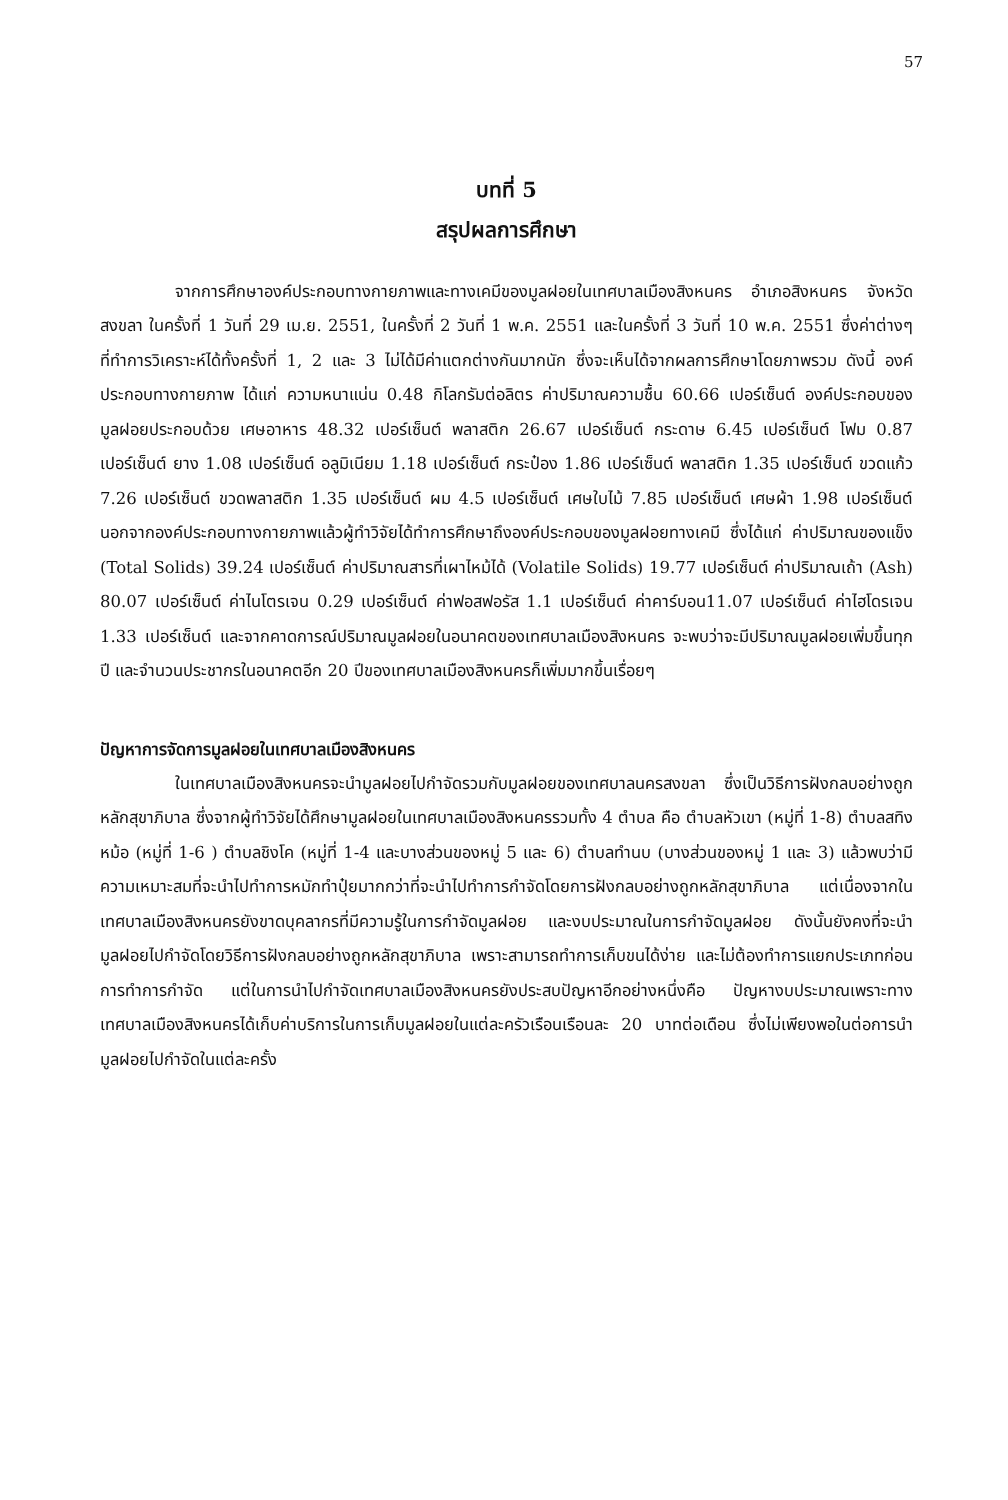57
บทที่ 5
สรุปผลการศึกษา
จากการศึกษาองค์ประกอบทางกายภาพและทางเคมีของมูลฝอยในเทศบาลเมืองสิงหนคร อำเภอสิงหนคร จังหวัดสงขลา ในครั้งที่ 1 วันที่ 29 เม.ย. 2551, ในครั้งที่ 2 วันที่ 1 พ.ค. 2551 และในครั้งที่ 3 วันที่ 10 พ.ค. 2551 ซึ่งค่าต่างๆ ที่ทำการวิเคราะห์ได้ทั้งครั้งที่ 1, 2 และ 3 ไม่ได้มีค่าแตกต่างกันมากนัก ซึ่งจะเห็นได้จากผลการศึกษาโดยภาพรวม ดังนี้ องค์ประกอบทางกายภาพ ได้แก่ ความหนาแน่น 0.48 กิโลกรัมต่อลิตร ค่าปริมาณความชื้น 60.66 เปอร์เซ็นต์ องค์ประกอบของมูลฝอยประกอบด้วย เศษอาหาร 48.32 เปอร์เซ็นต์ พลาสติก 26.67 เปอร์เซ็นต์ กระดาษ 6.45 เปอร์เซ็นต์ โฟม 0.87 เปอร์เซ็นต์ ยาง 1.08 เปอร์เซ็นต์ อลูมิเนียม 1.18 เปอร์เซ็นต์ กระป๋อง 1.86 เปอร์เซ็นต์ พลาสติก 1.35 เปอร์เซ็นต์ ขวดแก้ว 7.26 เปอร์เซ็นต์ ขวดพลาสติก 1.35 เปอร์เซ็นต์ ผม 4.5 เปอร์เซ็นต์ เศษใบไม้ 7.85 เปอร์เซ็นต์ เศษผ้า 1.98 เปอร์เซ็นต์ นอกจากองค์ประกอบทางกายภาพแล้วผู้ทำวิจัยได้ทำการศึกษาถึงองค์ประกอบของมูลฝอยทางเคมี ซึ่งได้แก่ ค่าปริมาณของแข็ง (Total Solids) 39.24 เปอร์เซ็นต์ ค่าปริมาณสารที่เผาไหม้ได้ (Volatile Solids) 19.77 เปอร์เซ็นต์ ค่าปริมาณเถ้า (Ash) 80.07 เปอร์เซ็นต์ ค่าไนโตรเจน 0.29 เปอร์เซ็นต์ ค่าฟอสฟอรัส 1.1 เปอร์เซ็นต์ ค่าคาร์บอน11.07 เปอร์เซ็นต์ ค่าไฮโดรเจน 1.33 เปอร์เซ็นต์ และจากคาดการณ์ปริมาณมูลฝอยในอนาคตของเทศบาลเมืองสิงหนคร จะพบว่าจะมีปริมาณมูลฝอยเพิ่มขึ้นทุกปี และจำนวนประชากรในอนาคตอีก 20 ปีของเทศบาลเมืองสิงหนครก็เพิ่มมากขึ้นเรื่อยๆ
ปัญหาการจัดการมูลฝอยในเทศบาลเมืองสิงหนคร
ในเทศบาลเมืองสิงหนครจะนำมูลฝอยไปกำจัดรวมกับมูลฝอยของเทศบาลนครสงขลา ซึ่งเป็นวิธีการฝังกลบอย่างถูกหลักสุขาภิบาล ซึ่งจากผู้ทำวิจัยได้ศึกษามูลฝอยในเทศบาลเมืองสิงหนครรวมทั้ง 4 ตำบล คือ ตำบลหัวเขา (หมู่ที่ 1-8) ตำบลสทิงหม้อ (หมู่ที่ 1-6 ) ตำบลชิงโค (หมู่ที่ 1-4 และบางส่วนของหมู่ 5 และ 6) ตำบลทำนบ (บางส่วนของหมู่ 1 และ 3) แล้วพบว่ามีความเหมาะสมที่จะนำไปทำการหมักทำปุ๋ยมากกว่าที่จะนำไปทำการกำจัดโดยการฝังกลบอย่างถูกหลักสุขาภิบาล แต่เนื่องจากในเทศบาลเมืองสิงหนครยังขาดบุคลากรที่มีความรู้ในการกำจัดมูลฝอย และงบประมาณในการกำจัดมูลฝอย ดังนั้นยังคงที่จะนำมูลฝอยไปกำจัดโดยวิธีการฝังกลบอย่างถูกหลักสุขาภิบาล เพราะสามารถทำการเก็บขนได้ง่าย และไม่ต้องทำการแยกประเภทก่อนการทำการกำจัด แต่ในการนำไปกำจัดเทศบาลเมืองสิงหนครยังประสบปัญหาอีกอย่างหนึ่งคือ ปัญหางบประมาณเพราะทางเทศบาลเมืองสิงหนครได้เก็บค่าบริการในการเก็บมูลฝอยในแต่ละครัวเรือนเรือนละ 20 บาทต่อเดือน ซึ่งไม่เพียงพอในต่อการนำมูลฝอยไปกำจัดในแต่ละครั้ง